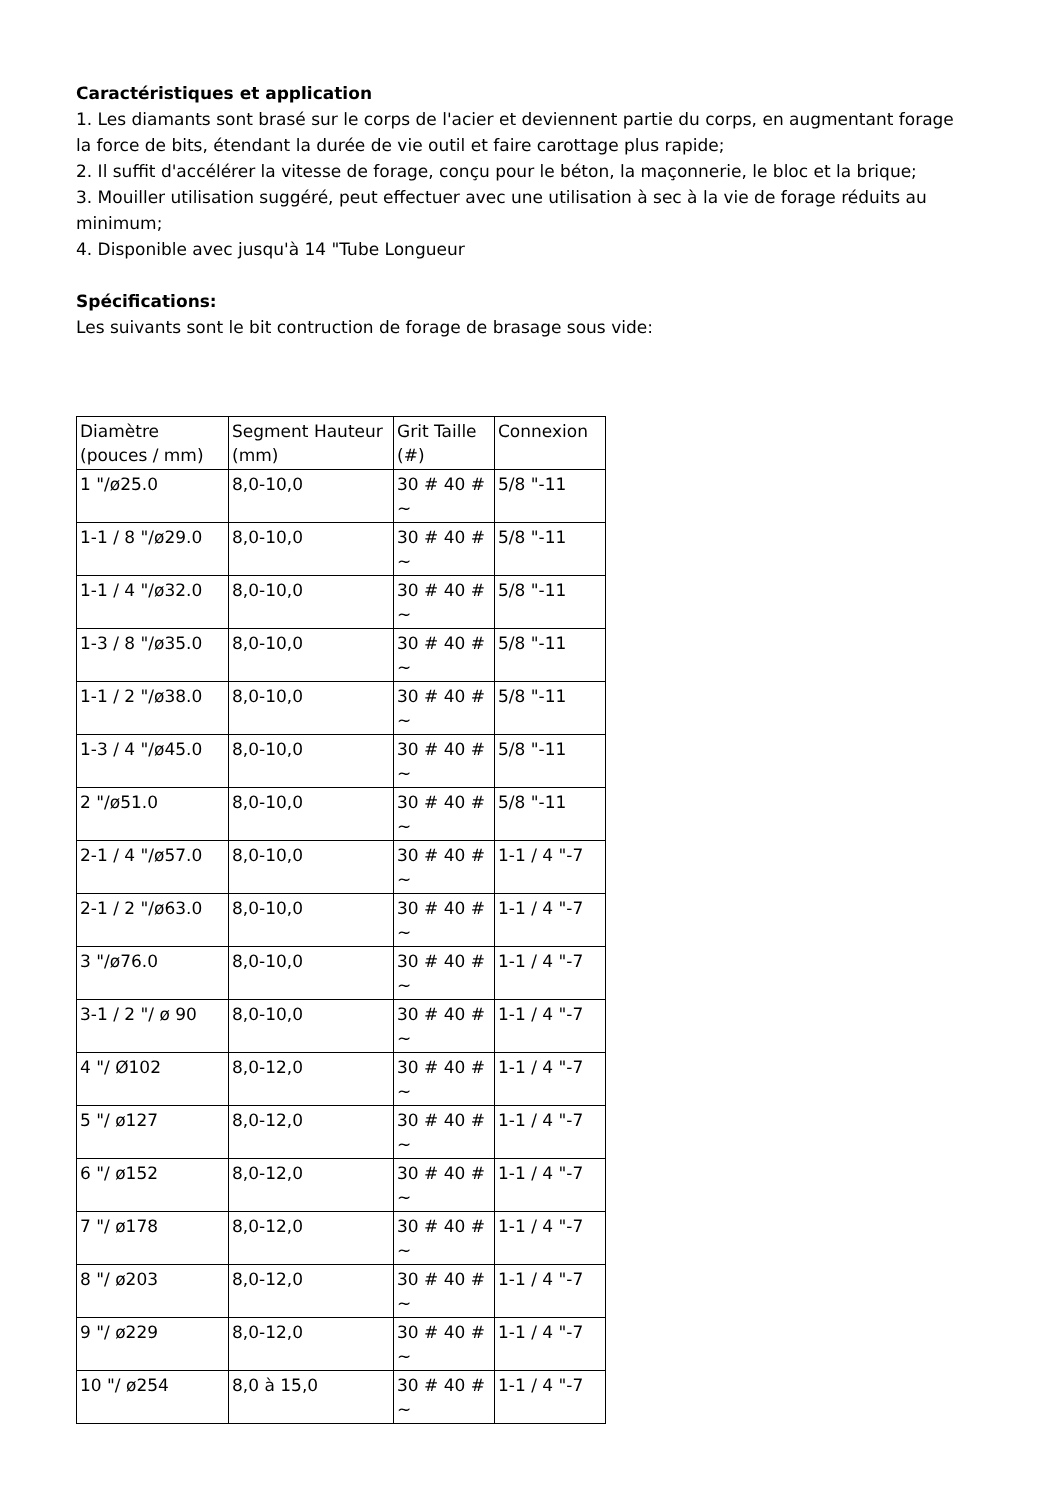Caractéristiques et application
1. Les diamants sont brasé sur le corps de l'acier et deviennent partie du corps, en augmentant forage
la force de bits, étendant la durée de vie outil et faire carottage plus rapide;
2. Il suffit d'accélérer la vitesse de forage, conçu pour le béton, la maçonnerie, le bloc et la brique;
3. Mouiller utilisation suggéré, peut effectuer avec une utilisation à sec à la vie de forage réduits au minimum;
4. Disponible avec jusqu'à 14 "Tube Longueur
Spécifications:
Les suivants sont le bit contruction de forage de brasage sous vide:
| Diamètre (pouces / mm) | Segment Hauteur (mm) | Grit Taille (#) | Connexion |
| 1 "/ø25.0 | 8,0-10,0 | 30 # 40 # ~ | 5/8 "-11 |
| 1-1 / 8 "/ø29.0 | 8,0-10,0 | 30 # 40 # ~ | 5/8 "-11 |
| 1-1 / 4 "/ø32.0 | 8,0-10,0 | 30 # 40 # ~ | 5/8 "-11 |
| 1-3 / 8 "/ø35.0 | 8,0-10,0 | 30 # 40 # ~ | 5/8 "-11 |
| 1-1 / 2 "/ø38.0 | 8,0-10,0 | 30 # 40 # ~ | 5/8 "-11 |
| 1-3 / 4 "/ø45.0 | 8,0-10,0 | 30 # 40 # ~ | 5/8 "-11 |
| 2 "/ø51.0 | 8,0-10,0 | 30 # 40 # ~ | 5/8 "-11 |
| 2-1 / 4 "/ø57.0 | 8,0-10,0 | 30 # 40 # ~ | 1-1 / 4 "-7 |
| 2-1 / 2 "/ø63.0 | 8,0-10,0 | 30 # 40 # ~ | 1-1 / 4 "-7 |
| 3 "/ø76.0 | 8,0-10,0 | 30 # 40 # ~ | 1-1 / 4 "-7 |
| 3-1 / 2 "/ ø 90 | 8,0-10,0 | 30 # 40 # ~ | 1-1 / 4 "-7 |
| 4 "/ Ø102 | 8,0-12,0 | 30 # 40 # ~ | 1-1 / 4 "-7 |
| 5 "/ ø127 | 8,0-12,0 | 30 # 40 # ~ | 1-1 / 4 "-7 |
| 6 "/ ø152 | 8,0-12,0 | 30 # 40 # ~ | 1-1 / 4 "-7 |
| 7 "/ ø178 | 8,0-12,0 | 30 # 40 # ~ | 1-1 / 4 "-7 |
| 8 "/ ø203 | 8,0-12,0 | 30 # 40 # ~ | 1-1 / 4 "-7 |
| 9 "/ ø229 | 8,0-12,0 | 30 # 40 # ~ | 1-1 / 4 "-7 |
| 10 "/ ø254 | 8,0 à 15,0 | 30 # 40 # ~ | 1-1 / 4 "-7 |